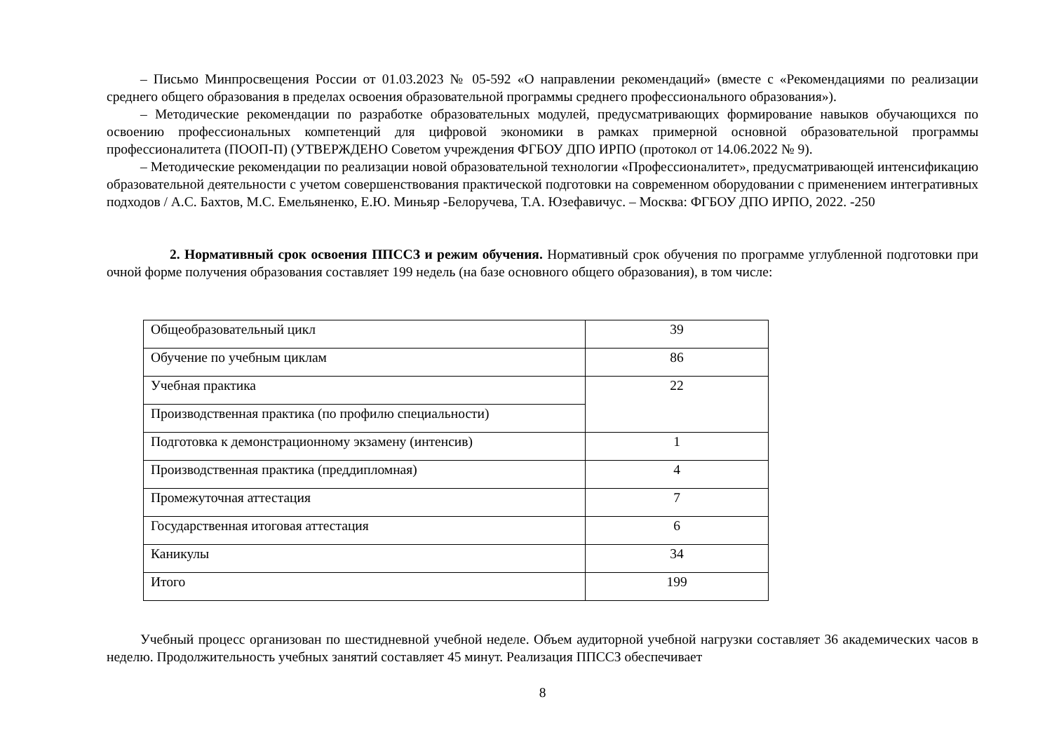– Письмо Минпросвещения России от 01.03.2023 № 05-592 «О направлении рекомендаций» (вместе с «Рекомендациями по реализации среднего общего образования в пределах освоения образовательной программы среднего профессионального образования»).
– Методические рекомендации по разработке образовательных модулей, предусматривающих формирование навыков обучающихся по освоению профессиональных компетенций для цифровой экономики в рамках примерной основной образовательной программы профессионалитета (ПООП-П) (УТВЕРЖДЕНО Советом учреждения ФГБОУ ДПО ИРПО (протокол от 14.06.2022 № 9).
– Методические рекомендации по реализации новой образовательной технологии «Профессионалитет», предусматривающей интенсификацию образовательной деятельности с учетом совершенствования практической подготовки на современном оборудовании с применением интегративных подходов / А.С. Бахтов, М.С. Емельяненко, Е.Ю. Миньяр -Белоручева, Т.А. Юзефавичус. – Москва: ФГБОУ ДПО ИРПО, 2022. -250
2. Нормативный срок освоения ППССЗ и режим обучения. Нормативный срок обучения по программе углубленной подготовки при очной форме получения образования составляет 199 недель (на базе основного общего образования), в том числе:
| Общеобразовательный цикл | 39 |
| Обучение по учебным циклам | 86 |
| Учебная практика | 22 |
| Производственная практика (по профилю специальности) | |
| Подготовка к демонстрационному экзамену (интенсив) | 1 |
| Производственная практика (преддипломная) | 4 |
| Промежуточная аттестация | 7 |
| Государственная итоговая аттестация | 6 |
| Каникулы | 34 |
| Итого | 199 |
Учебный процесс организован по шестидневной учебной неделе. Объем аудиторной учебной нагрузки составляет 36 академических часов в неделю. Продолжительность учебных занятий составляет 45 минут. Реализация ППССЗ обеспечивает
8